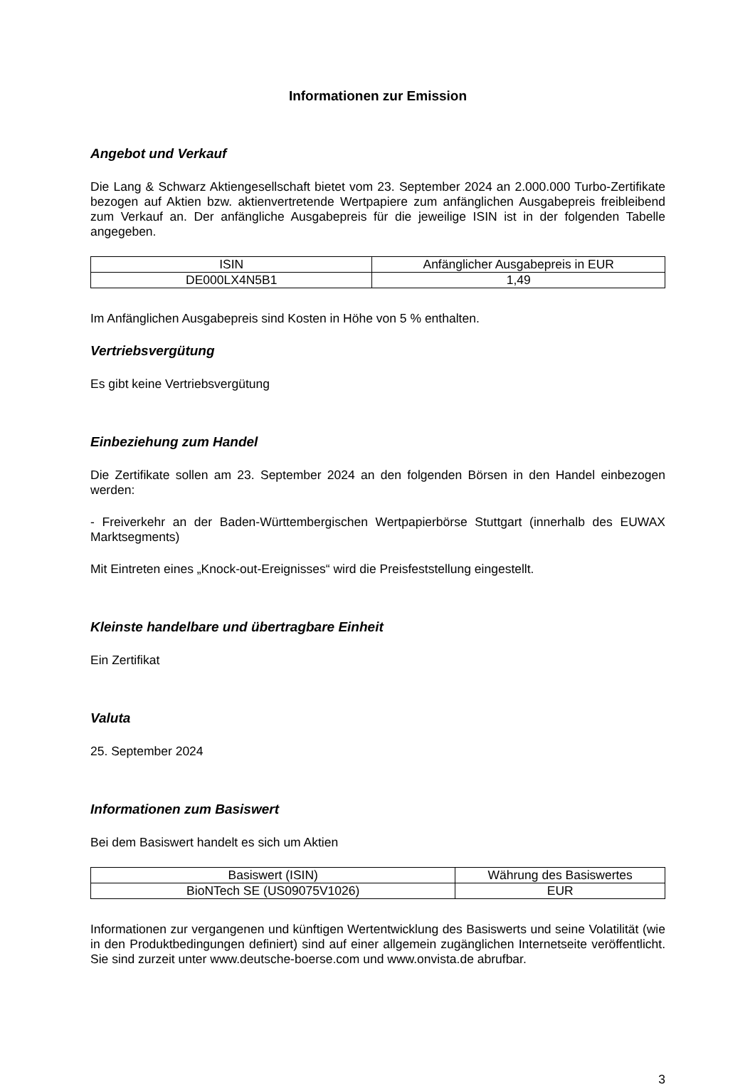Informationen zur Emission
Angebot und Verkauf
Die Lang & Schwarz Aktiengesellschaft bietet vom 23. September 2024 an 2.000.000 Turbo-Zertifikate bezogen auf Aktien bzw. aktienvertretende Wertpapiere zum anfänglichen Ausgabepreis freibleibend zum Verkauf an. Der anfängliche Ausgabepreis für die jeweilige ISIN ist in der folgenden Tabelle angegeben.
| ISIN | Anfänglicher Ausgabepreis in EUR |
| --- | --- |
| DE000LX4N5B1 | 1,49 |
Im Anfänglichen Ausgabepreis sind Kosten in Höhe von 5 % enthalten.
Vertriebsvergütung
Es gibt keine Vertriebsvergütung
Einbeziehung zum Handel
Die Zertifikate sollen am 23. September 2024 an den folgenden Börsen in den Handel einbezogen werden:
- Freiverkehr an der Baden-Württembergischen Wertpapierbörse Stuttgart (innerhalb des EUWAX Marktsegments)
Mit Eintreten eines „Knock-out-Ereignisses“ wird die Preisfeststellung eingestellt.
Kleinste handelbare und übertragbare Einheit
Ein Zertifikat
Valuta
25. September 2024
Informationen zum Basiswert
Bei dem Basiswert handelt es sich um Aktien
| Basiswert (ISIN) | Währung des Basiswertes |
| --- | --- |
| BioNTech SE (US09075V1026) | EUR |
Informationen zur vergangenen und künftigen Wertentwicklung des Basiswerts und seine Volatilität (wie in den Produktbedingungen definiert) sind auf einer allgemein zugänglichen Internetseite veröffentlicht. Sie sind zurzeit unter www.deutsche-boerse.com und www.onvista.de abrufbar.
3